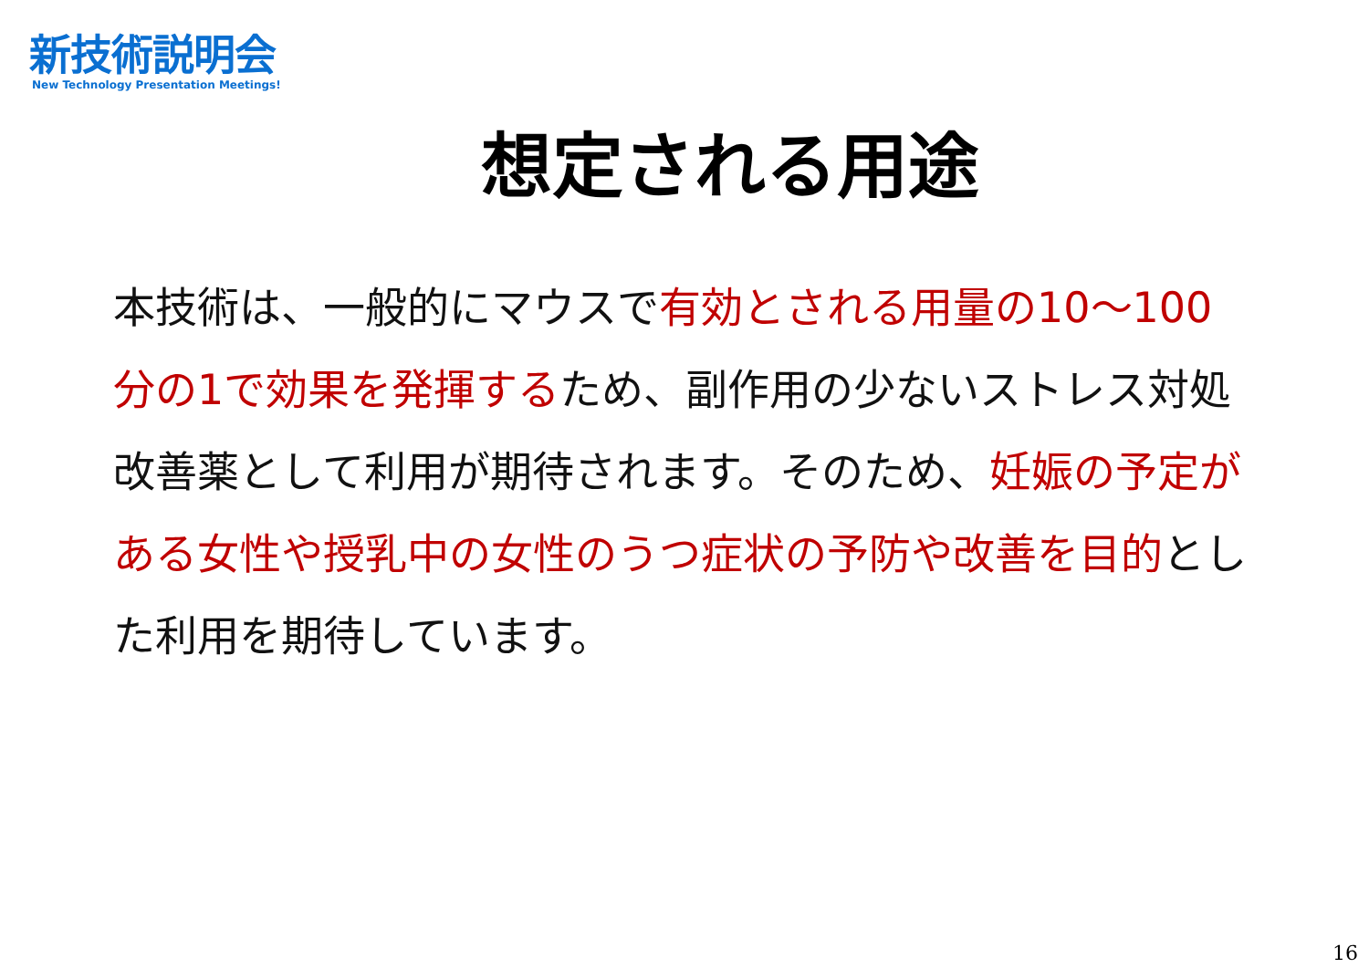新技術説明会
New Technology Presentation Meetings!
想定される用途
本技術は、一般的にマウスで有効とされる用量の10～100 分の1で効果を発揮するため、副作用の少ないストレス対処改善薬として利用が期待されます。そのため、妊娠の予定がある女性や授乳中の女性のうつ症状の予防や改善を目的とした利用を期待しています。
16